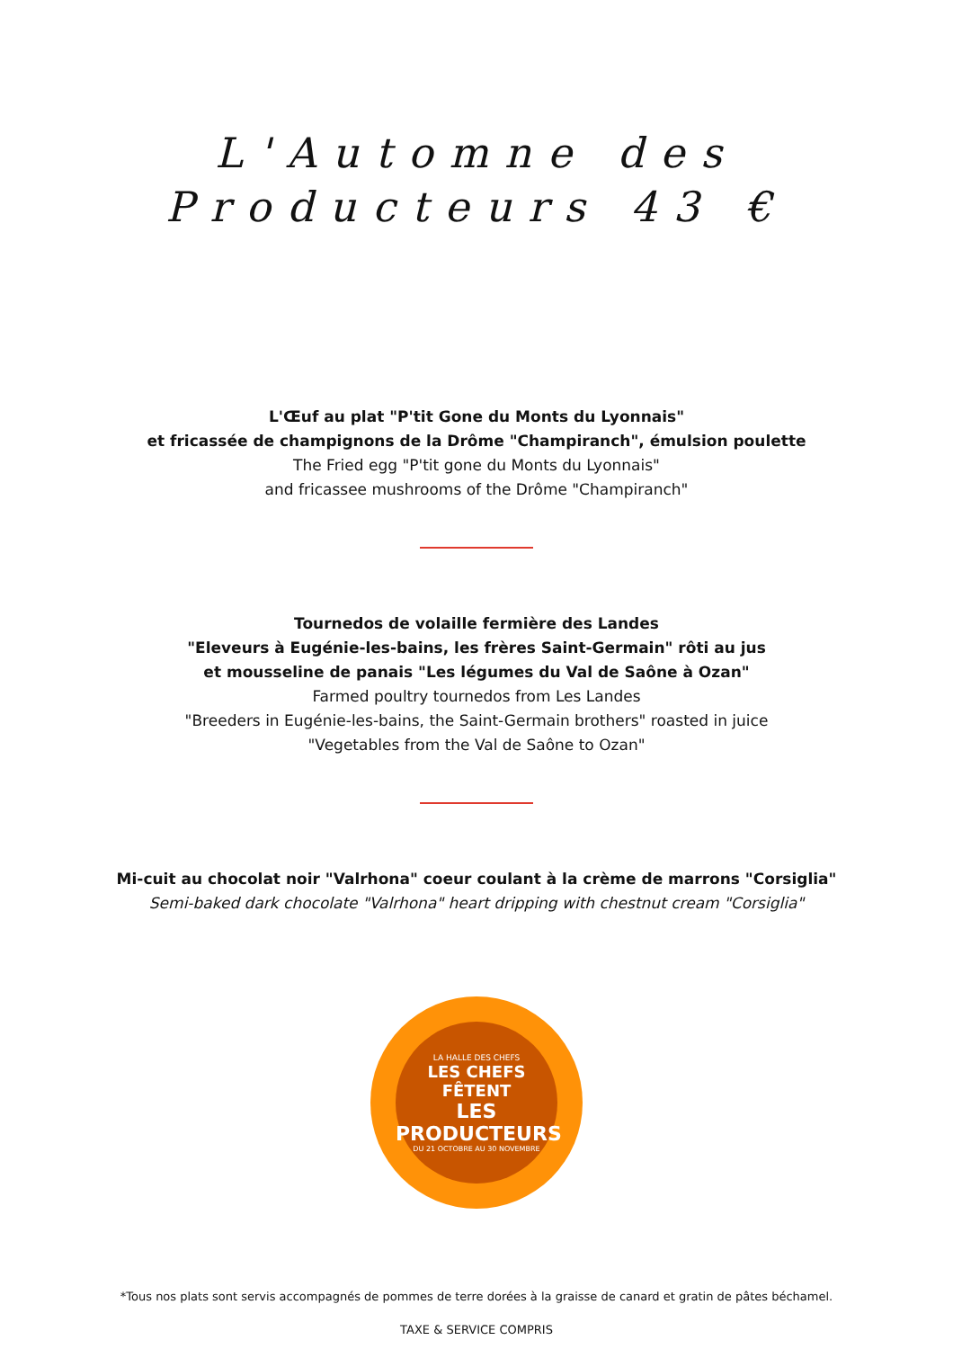L'Automne des
Producteurs 43 €
L'Œuf au plat "P'tit Gone du Monts du Lyonnais"
et fricassée de champignons de la Drôme "Champiranch", émulsion poulette
The Fried egg "P'tit gone du Monts du Lyonnais"
and fricassee mushrooms of the Drôme "Champiranch"
Tournedos de volaille fermière des Landes
"Eleveurs à Eugénie-les-bains, les frères Saint-Germain" rôti au jus
et mousseline de panais "Les légumes du Val de Saône à Ozan"
Farmed poultry tournedos from Les Landes
"Breeders in Eugénie-les-bains, the Saint-Germain brothers" roasted in juice
"Vegetables from the Val de Saône to Ozan"
Mi-cuit au chocolat noir "Valrhona" coeur coulant à la crème de marrons "Corsiglia"
Semi-baked dark chocolate "Valrhona" heart dripping with chestnut cream "Corsiglia"
LA HALLE DES CHEFS
LES CHEFS FÊTENT
LES PRODUCTEURS
DU 21 OCTOBRE AU 30 NOVEMBRE
*Tous nos plats sont servis accompagnés de pommes de terre dorées à la graisse de canard et gratin de pâtes béchamel.
TAXE & SERVICE COMPRIS